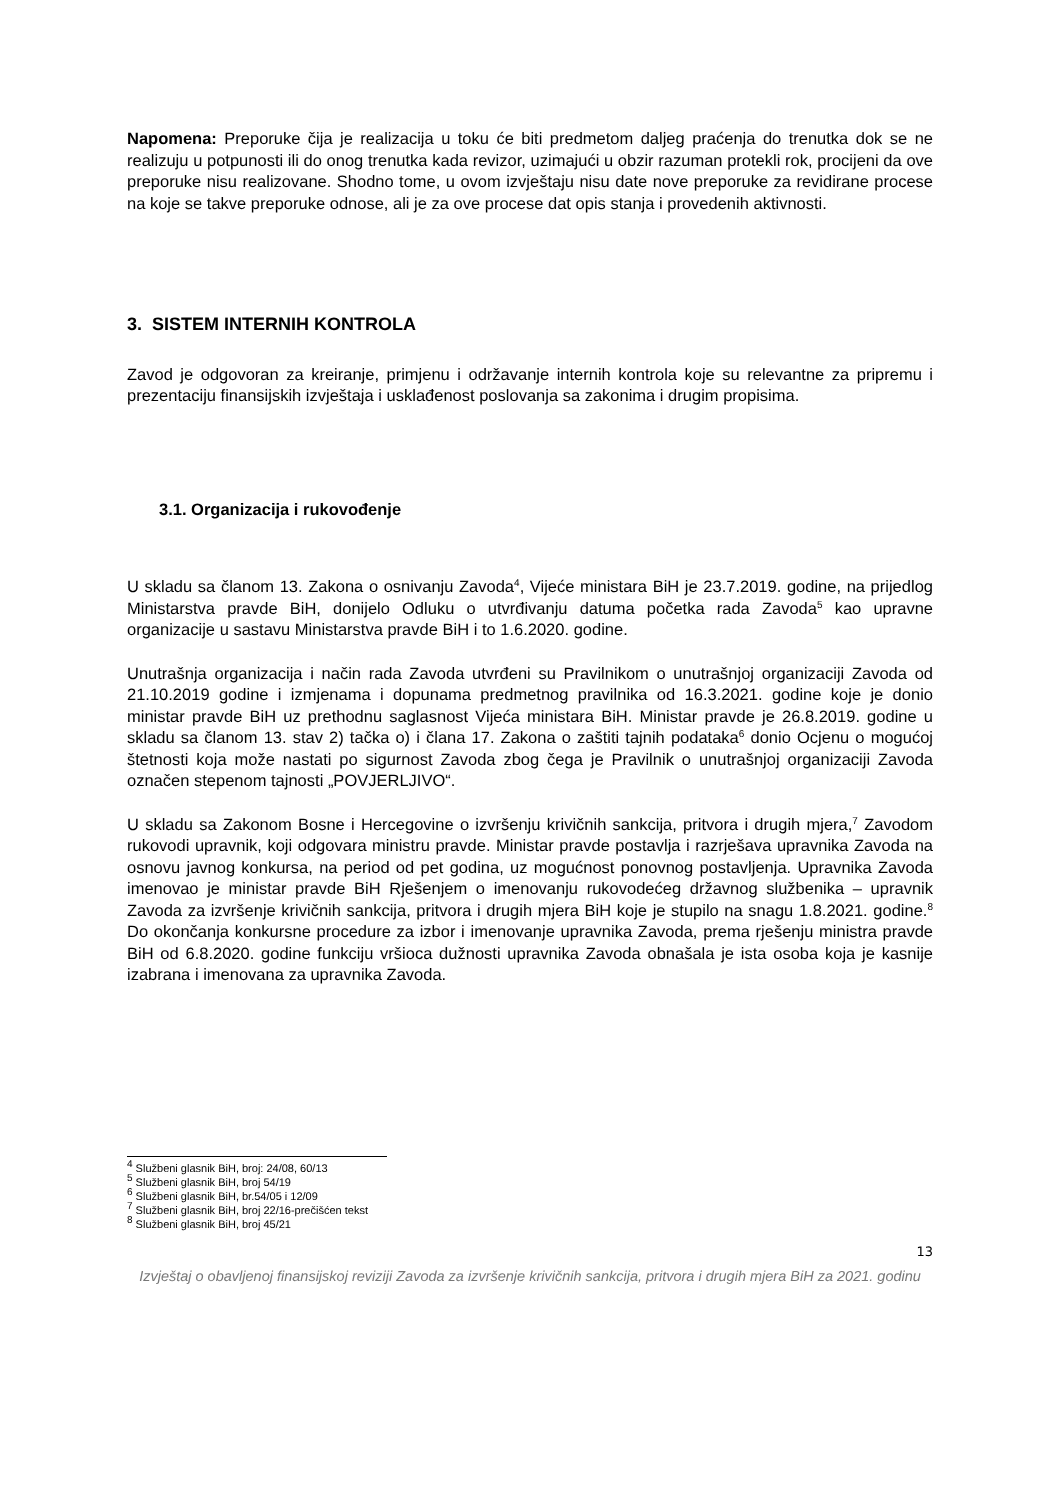Napomena: Preporuke čija je realizacija u toku će biti predmetom daljeg praćenja do trenutka dok se ne realizuju u potpunosti ili do onog trenutka kada revizor, uzimajući u obzir razuman protekli rok, procijeni da ove preporuke nisu realizovane. Shodno tome, u ovom izvještaju nisu date nove preporuke za revidirane procese na koje se takve preporuke odnose, ali je za ove procese dat opis stanja i provedenih aktivnosti.
3. SISTEM INTERNIH KONTROLA
Zavod je odgovoran za kreiranje, primjenu i održavanje internih kontrola koje su relevantne za pripremu i prezentaciju finansijskih izvještaja i usklađenost poslovanja sa zakonima i drugim propisima.
3.1. Organizacija i rukovođenje
U skladu sa članom 13. Zakona o osnivanju Zavoda<sup>4</sup>, Vijeće ministara BiH je 23.7.2019. godine, na prijedlog Ministarstva pravde BiH, donijelo Odluku o utvrđivanju datuma početka rada Zavoda<sup>5</sup> kao upravne organizacije u sastavu Ministarstva pravde BiH i to 1.6.2020. godine.
Unutrašnja organizacija i način rada Zavoda utvrđeni su Pravilnikom o unutrašnjoj organizaciji Zavoda od 21.10.2019 godine i izmjenama i dopunama predmetnog pravilnika od 16.3.2021. godine koje je donio ministar pravde BiH uz prethodnu saglasnost Vijeća ministara BiH. Ministar pravde je 26.8.2019. godine u skladu sa članom 13. stav 2) tačka o) i člana 17. Zakona o zaštiti tajnih podataka<sup>6</sup> donio Ocjenu o mogućoj štetnosti koja može nastati po sigurnost Zavoda zbog čega je Pravilnik o unutrašnjoj organizaciji Zavoda označen stepenom tajnosti „POVJERLJIVO“.
U skladu sa Zakonom Bosne i Hercegovine o izvršenju krivičnih sankcija, pritvora i drugih mjera,<sup>7</sup> Zavodom rukovodi upravnik, koji odgovara ministru pravde. Ministar pravde postavlja i razrješava upravnika Zavoda na osnovu javnog konkursa, na period od pet godina, uz mogućnost ponovnog postavljenja. Upravnika Zavoda imenovao je ministar pravde BiH Rješenjem o imenovanju rukovodećeg državnog službenika – upravnik Zavoda za izvršenje krivičnih sankcija, pritvora i drugih mjera BiH koje je stupilo na snagu 1.8.2021. godine.<sup>8</sup> Do okončanja konkursne procedure za izbor i imenovanje upravnika Zavoda, prema rješenju ministra pravde BiH od 6.8.2020. godine funkciju vršioca dužnosti upravnika Zavoda obnašala je ista osoba koja je kasnije izabrana i imenovana za upravnika Zavoda.
<sup>4</sup> Službeni glasnik BiH, broj: 24/08, 60/13
<sup>5</sup> Službeni glasnik BiH, broj 54/19
<sup>6</sup> Službeni glasnik BiH, br.54/05 i 12/09
<sup>7</sup> Službeni glasnik BiH, broj 22/16-prečišćen tekst
<sup>8</sup> Službeni glasnik BiH, broj 45/21
13
Izvještaj o obavljenoj finansijskoj reviziji Zavoda za izvršenje krivičnih sankcija, pritvora i drugih mjera BiH za 2021. godinu